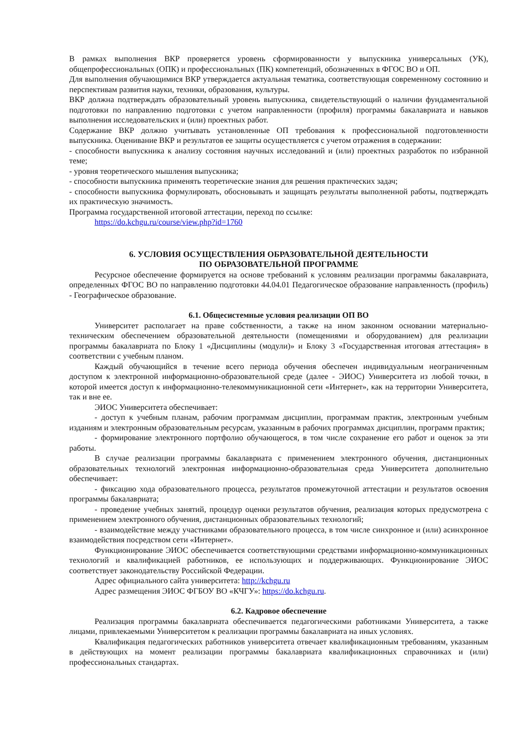В рамках выполнения ВКР проверяется уровень сформированности у выпускника универсальных (УК), общепрофессиональных (ОПК) и профессиональных (ПК) компетенций, обозначенных в ФГОС ВО и ОП.
Для выполнения обучающимися ВКР утверждается актуальная тематика, соответствующая современному состоянию и перспективам развития науки, техники, образования, культуры.
ВКР должна подтверждать образовательный уровень выпускника, свидетельствующий о наличии фундаментальной подготовки по направлению подготовки с учетом направленности (профиля) программы бакалавриата и навыков выполнения исследовательских и (или) проектных работ.
Содержание ВКР должно учитывать установленные ОП требования к профессиональной подготовленности выпускника. Оценивание ВКР и результатов ее защиты осуществляется с учетом отражения в содержании:
- способности выпускника к анализу состояния научных исследований и (или) проектных разработок по избранной теме;
- уровня теоретического мышления выпускника;
- способности выпускника применять теоретические знания для решения практических задач;
- способности выпускника формулировать, обосновывать и защищать результаты выполненной работы, подтверждать их практическую значимость.
Программа государственной итоговой аттестации, переход по ссылке:
https://do.kchgu.ru/course/view.php?id=1760
6. УСЛОВИЯ ОСУЩЕСТВЛЕНИЯ ОБРАЗОВАТЕЛЬНОЙ ДЕЯТЕЛЬНОСТИ
ПО ОБРАЗОВАТЕЛЬНОЙ ПРОГРАММЕ
Ресурсное обеспечение формируется на основе требований к условиям реализации программы бакалавриата, определенных ФГОС ВО по направлению подготовки 44.04.01 Педагогическое образование направленность (профиль) - Географическое образование.
6.1. Общесистемные условия реализации ОП ВО
Университет располагает на праве собственности, а также на ином законном основании материально-техническим обеспечением образовательной деятельности (помещениями и оборудованием) для реализации программы бакалавриата по Блоку 1 «Дисциплины (модули)» и Блоку 3 «Государственная итоговая аттестация» в соответствии с учебным планом.
Каждый обучающийся в течение всего периода обучения обеспечен индивидуальным неограниченным доступом к электронной информационно-образовательной среде (далее - ЭИОС) Университета из любой точки, в которой имеется доступ к информационно-телекоммуникационной сети «Интернет», как на территории Университета, так и вне ее.
ЭИОС Университета обеспечивает:
- доступ к учебным планам, рабочим программам дисциплин, программам практик, электронным учебным изданиям и электронным образовательным ресурсам, указанным в рабочих программах дисциплин, программ практик;
- формирование электронного портфолио обучающегося, в том числе сохранение его работ и оценок за эти работы.
В случае реализации программы бакалавриата с применением электронного обучения, дистанционных образовательных технологий электронная информационно-образовательная среда Университета дополнительно обеспечивает:
- фиксацию хода образовательного процесса, результатов промежуточной аттестации и результатов освоения программы бакалавриата;
- проведение учебных занятий, процедур оценки результатов обучения, реализация которых предусмотрена с применением электронного обучения, дистанционных образовательных технологий;
- взаимодействие между участниками образовательного процесса, в том числе синхронное и (или) асинхронное взаимодействия посредством сети «Интернет».
Функционирование ЭИОС обеспечивается соответствующими средствами информационно-коммуникационных технологий и квалификацией работников, ее использующих и поддерживающих. Функционирование ЭИОС соответствует законодательству Российской Федерации.
Адрес официального сайта университета: http://kchgu.ru
Адрес размещения ЭИОС ФГБОУ ВО «КЧГУ»: https://do.kchgu.ru.
6.2. Кадровое обеспечение
Реализация программы бакалавриата обеспечивается педагогическими работниками Университета, а также лицами, привлекаемыми Университетом к реализации программы бакалавриата на иных условиях.
Квалификация педагогических работников университета отвечает квалификационным требованиям, указанным в действующих на момент реализации программы бакалавриата квалификационных справочниках и (или) профессиональных стандартах.